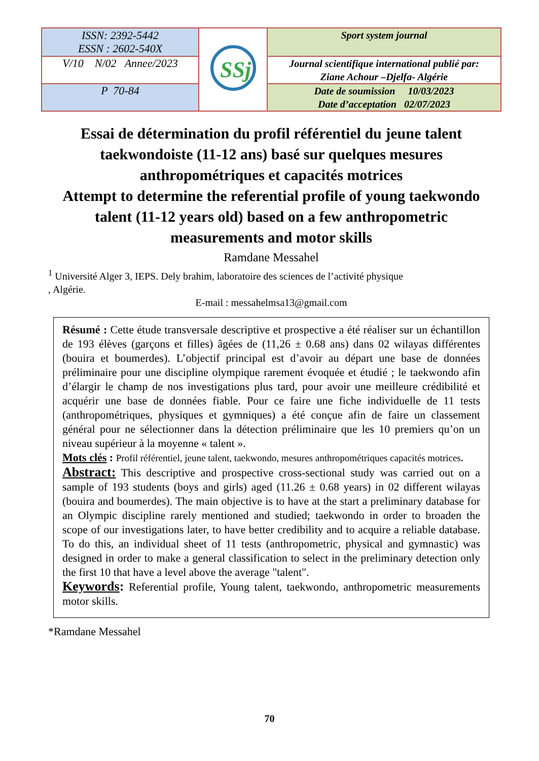| ISSN: 2392-5442 ESSN : 2602-540X | SSj | Sport system journal |
| V/10 N/02 Annee/2023 | | Journal scientifique international publié par: Ziane Achour –Djelfa- Algérie |
| P 70-84 | | Date de soumission 10/03/2023 Date d’acceptation 02/07/2023 |
Essai de détermination du profil référentiel du jeune talent taekwondoiste (11-12 ans) basé sur quelques mesures anthropométriques et capacités motrices
Attempt to determine the referential profile of young taekwondo talent (11-12 years old) based on a few anthropometric measurements and motor skills
Ramdane Messahel
<sup>1</sup> Université Alger 3, IEPS. Dely brahim, laboratoire des sciences de l’activité physique
, Algérie.
E-mail : messahelmsa13@gmail.com
Résumé : Cette étude transversale descriptive et prospective a été réaliser sur un échantillon de 193 élèves (garçons et filles) âgées de (11,26 ± 0.68 ans) dans 02 wilayas différentes (bouira et boumerdes). L’objectif principal est d’avoir au départ une base de données préliminaire pour une discipline olympique rarement évoquée et étudié ; le taekwondo afin d’élargir le champ de nos investigations plus tard, pour avoir une meilleure crédibilité et acquérir une base de données fiable. Pour ce faire une fiche individuelle de 11 tests (anthropométriques, physiques et gymniques) a été conçue afin de faire un classement général pour ne sélectionner dans la détection préliminaire que les 10 premiers qu’on un niveau supérieur à la moyenne « talent ».
Mots clés : Profil référentiel, jeune talent, taekwondo, mesures anthropométriques capacités motrices.
Abstract: This descriptive and prospective cross-sectional study was carried out on a sample of 193 students (boys and girls) aged (11.26 ± 0.68 years) in 02 different wilayas (bouira and boumerdes). The main objective is to have at the start a preliminary database for an Olympic discipline rarely mentioned and studied; taekwondo in order to broaden the scope of our investigations later, to have better credibility and to acquire a reliable database. To do this, an individual sheet of 11 tests (anthropometric, physical and gymnastic) was designed in order to make a general classification to select in the preliminary detection only the first 10 that have a level above the average "talent".
Keywords: Referential profile, Young talent, taekwondo, anthropometric measurements motor skills.
*Ramdane Messahel
70